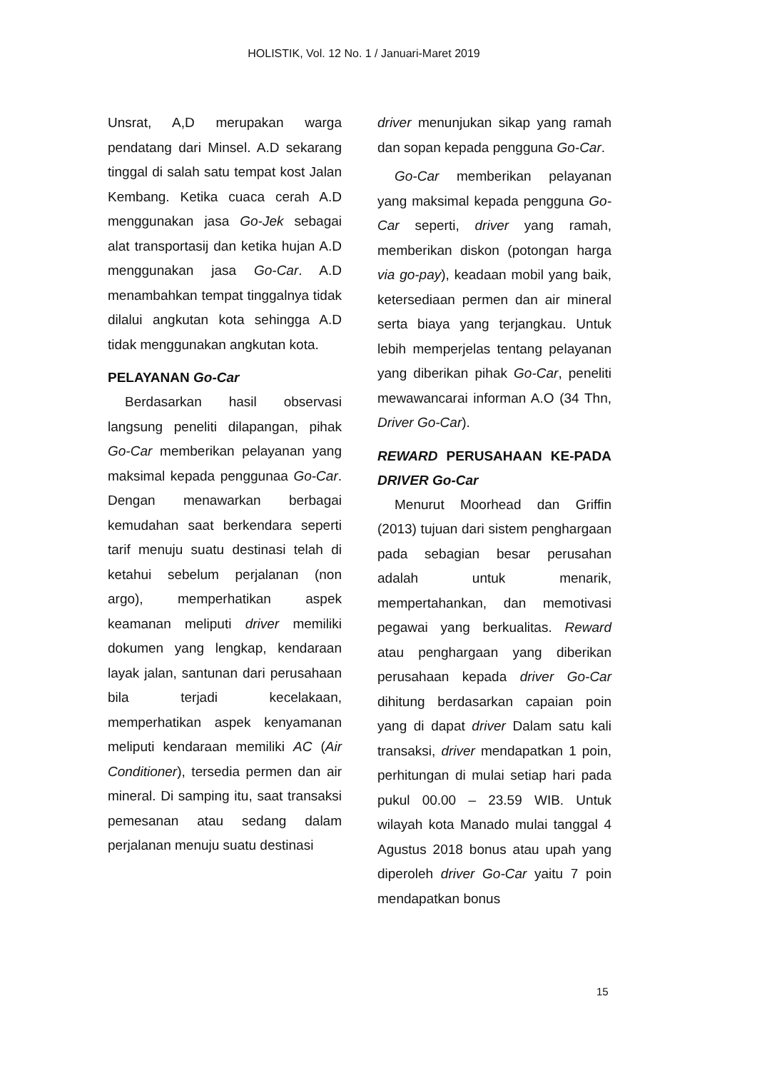HOLISTIK, Vol. 12 No. 1 / Januari-Maret 2019
Unsrat, A,D merupakan warga pendatang dari Minsel. A.D sekarang tinggal di salah satu tempat kost Jalan Kembang. Ketika cuaca cerah A.D menggunakan jasa Go-Jek sebagai alat transportasij dan ketika hujan A.D menggunakan jasa Go-Car. A.D menambahkan tempat tinggalnya tidak dilalui angkutan kota sehingga A.D tidak menggunakan angkutan kota.
PELAYANAN Go-Car
Berdasarkan hasil observasi langsung peneliti dilapangan, pihak Go-Car memberikan pelayanan yang maksimal kepada penggunaa Go-Car. Dengan menawarkan berbagai kemudahan saat berkendara seperti tarif menuju suatu destinasi telah di ketahui sebelum perjalanan (non argo), memperhatikan aspek keamanan meliputi driver memiliki dokumen yang lengkap, kendaraan layak jalan, santunan dari perusahaan bila terjadi kecelakaan, memperhatikan aspek kenyamanan meliputi kendaraan memiliki AC (Air Conditioner), tersedia permen dan air mineral. Di samping itu, saat transaksi pemesanan atau sedang dalam perjalanan menuju suatu destinasi
driver menunjukan sikap yang ramah dan sopan kepada pengguna Go-Car.
Go-Car memberikan pelayanan yang maksimal kepada pengguna Go-Car seperti, driver yang ramah, memberikan diskon (potongan harga via go-pay), keadaan mobil yang baik, ketersediaan permen dan air mineral serta biaya yang terjangkau. Untuk lebih memperjelas tentang pelayanan yang diberikan pihak Go-Car, peneliti mewawancarai informan A.O (34 Thn, Driver Go-Car).
REWARD PERUSAHAAN KE-PADA DRIVER Go-Car
Menurut Moorhead dan Griffin (2013) tujuan dari sistem penghargaan pada sebagian besar perusahan adalah untuk menarik, mempertahankan, dan memotivasi pegawai yang berkualitas. Reward atau penghargaan yang diberikan perusahaan kepada driver Go-Car dihitung berdasarkan capaian poin yang di dapat driver Dalam satu kali transaksi, driver mendapatkan 1 poin, perhitungan di mulai setiap hari pada pukul 00.00 – 23.59 WIB. Untuk wilayah kota Manado mulai tanggal 4 Agustus 2018 bonus atau upah yang diperoleh driver Go-Car yaitu 7 poin mendapatkan bonus
15